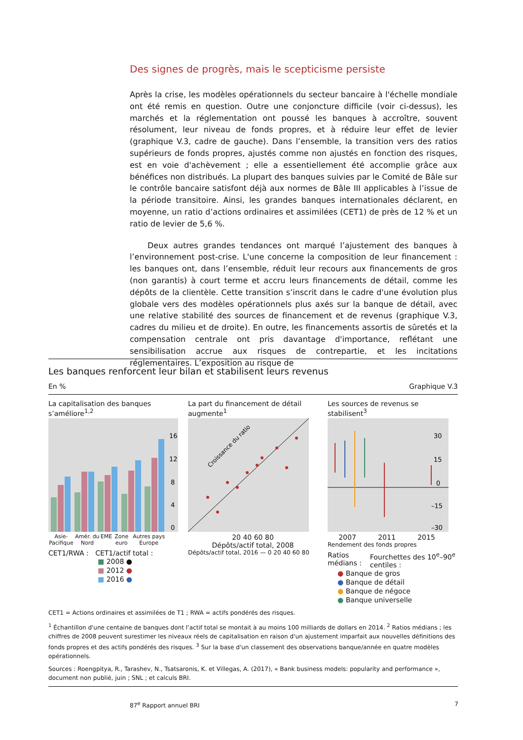Des signes de progrès, mais le scepticisme persiste
Après la crise, les modèles opérationnels du secteur bancaire à l'échelle mondiale ont été remis en question. Outre une conjoncture difficile (voir ci-dessus), les marchés et la réglementation ont poussé les banques à accroître, souvent résolument, leur niveau de fonds propres, et à réduire leur effet de levier (graphique V.3, cadre de gauche). Dans l’ensemble, la transition vers des ratios supérieurs de fonds propres, ajustés comme non ajustés en fonction des risques, est en voie d'achèvement ; elle a essentiellement été accomplie grâce aux bénéfices non distribués. La plupart des banques suivies par le Comité de Bâle sur le contrôle bancaire satisfont déjà aux normes de Bâle III applicables à l’issue de la période transitoire. Ainsi, les grandes banques internationales déclarent, en moyenne, un ratio d’actions ordinaires et assimilées (CET1) de près de 12 % et un ratio de levier de 5,6 %.
Deux autres grandes tendances ont marqué l’ajustement des banques à l’environnement post-crise. L'une concerne la composition de leur financement : les banques ont, dans l’ensemble, réduit leur recours aux financements de gros (non garantis) à court terme et accru leurs financements de détail, comme les dépôts de la clientèle. Cette transition s’inscrit dans le cadre d'une évolution plus globale vers des modèles opérationnels plus axés sur la banque de détail, avec une relative stabilité des sources de financement et de revenus (graphique V.3, cadres du milieu et de droite). En outre, les financements assortis de sûretés et la compensation centrale ont pris davantage d'importance, reflétant une sensibilisation accrue aux risques de contrepartie, et les incitations réglementaires. L’exposition au risque de
Les banques renforcent leur bilan et stabilisent leurs revenus
En % Graphique V.3
La capitalisation des banques s’améliore<sup>1,2</sup>
16
12
8
4
0
Asie-Pacifique Amér. du Nord EME Zone euro Autres pays Europe
CET1/RWA : CET1/actif total :
■ 2008 ●
■ 2012 ●
■ 2016 ●
La part du financement de détail augmente<sup>1</sup>
Croissance du ratio
20 40 60 80
Dépôts/actif total, 2008
Dépôts/actif total, 2016 — 0 20 40 60 80
Les sources de revenus se stabilisent<sup>3</sup>
30
15
0
–15
–30
2007 2011 2015
Rendement des fonds propres
Ratios médians : Fourchettes des 10<sup>e</sup>–90<sup>e</sup> centiles :
● Banque de gros
● Banque de détail
● Banque de négoce
● Banque universelle
CET1 = Actions ordinaires et assimilées de T1 ; RWA = actifs pondérés des risques.
<sup>1</sup> Échantillon d'une centaine de banques dont l’actif total se montait à au moins 100 milliards de dollars en 2014. <sup>2</sup> Ratios médians ; les chiffres de 2008 peuvent surestimer les niveaux réels de capitalisation en raison d'un ajustement imparfait aux nouvelles définitions des fonds propres et des actifs pondérés des risques. <sup>3</sup> Sur la base d'un classement des observations banque/année en quatre modèles opérationnels.
Sources : Roengpitya, R., Tarashev, N., Tsatsaronis, K. et Villegas, A. (2017), « Bank business models: popularity and performance », document non publié, juin ; SNL ; et calculs BRI.
87<sup>e</sup> Rapport annuel BRI 7